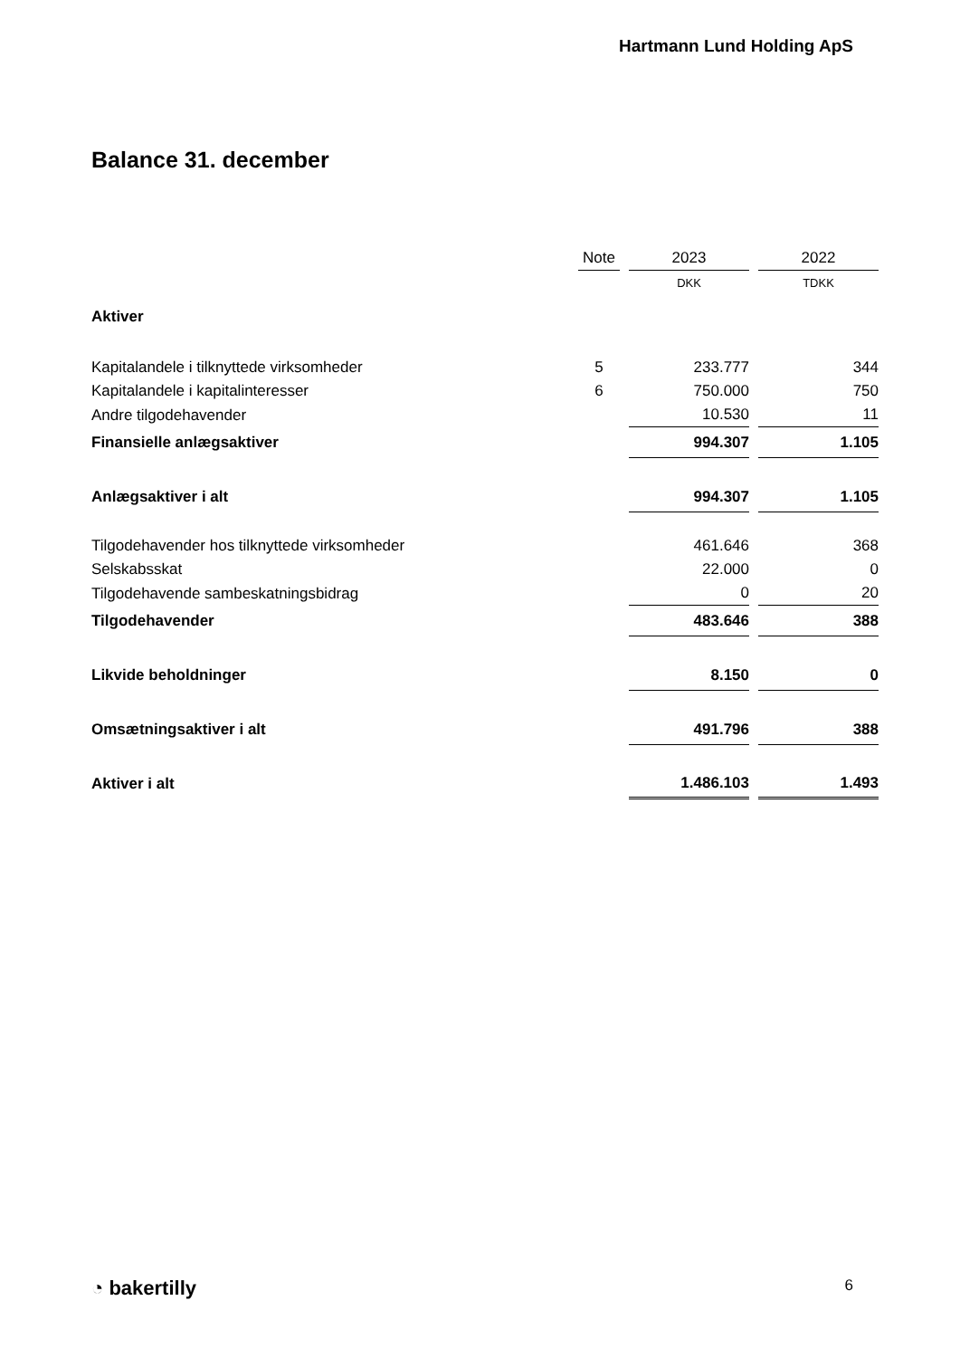Hartmann Lund Holding ApS
Balance 31. december
| | Note | | 2023 | | 2022 |
| --- | --- | --- | --- | --- | --- |
| | | | DKK | | TDKK |
| Aktiver | | | | | |
| Kapitalandele i tilknyttede virksomheder | 5 | | 233.777 | | 344 |
| Kapitalandele i kapitalinteresser | 6 | | 750.000 | | 750 |
| Andre tilgodehavender | | | 10.530 | | 11 |
| Finansielle anlægsaktiver | | | 994.307 | | 1.105 |
| Anlægsaktiver i alt | | | 994.307 | | 1.105 |
| Tilgodehavender hos tilknyttede virksomheder | | | 461.646 | | 368 |
| Selskabsskat | | | 22.000 | | 0 |
| Tilgodehavende sambeskatningsbidrag | | | 0 | | 20 |
| Tilgodehavender | | | 483.646 | | 388 |
| Likvide beholdninger | | | 8.150 | | 0 |
| Omsætningsaktiver i alt | | | 491.796 | | 388 |
| Aktiver i alt | | | 1.486.103 | | 1.493 |
◔ bakertilly 6